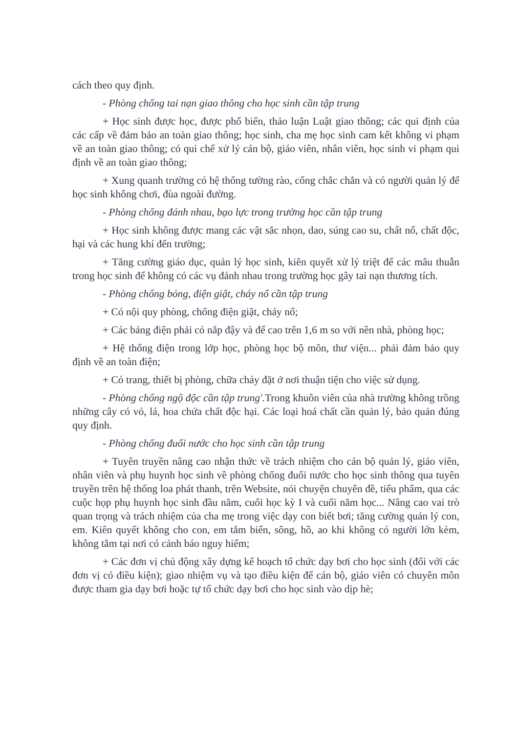cách theo quy định.
- Phòng chống tai nạn giao thông cho học sinh cần tập trung
+ Học sinh được học, được phổ biến, thảo luận Luật giao thông; các qui định của các cấp về đảm bảo an toàn giao thông; học sinh, cha mẹ học sinh cam kết không vi phạm về an toàn giao thông; có qui chế xử lý cán bộ, giáo viên, nhân viên, học sinh vi phạm qui định về an toàn giao thông;
+ Xung quanh trường có hệ thống tường rào, cổng chắc chắn và có người quản lý để học sinh không chơi, đùa ngoài đường.
- Phòng chống đánh nhau, bạo lực trong trường học cần tập trung
+ Học sinh không được mang các vật sắc nhọn, dao, súng cao su, chất nổ, chất độc, hại và các hung khí đến trường;
+ Tăng cường giáo dục, quản lý học sinh, kiên quyết xử lý triệt để các mâu thuẫn trong học sinh để không có các vụ đánh nhau trong trường học gây tai nạn thương tích.
- Phòng chống bỏng, điện giật, cháy nổ cần tập trung
+ Có nội quy phòng, chống điện giật, cháy nổ;
+ Các bảng điện phải có nắp đậy và để cao trên 1,6 m so với nền nhà, phòng học;
+ Hệ thống điện trong lớp học, phòng học bộ môn, thư viện... phải đảm bảo quy định về an toàn điện;
+ Có trang, thiết bị phòng, chữa cháy đặt ở nơi thuận tiện cho việc sử dụng.
- Phòng chống ngộ độc cần tập trung'. Trong khuôn viên của nhà trường không trồng những cây có vỏ, lá, hoa chứa chất độc hại. Các loại hoá chất cần quản lý, bảo quản đúng quy định.
- Phòng chống đuối nước cho học sinh cần tập trung
+ Tuyên truyền nâng cao nhận thức về trách nhiệm cho cán bộ quản lý, giáo viên, nhân viên và phụ huynh học sinh về phòng chống đuối nước cho học sinh thông qua tuyên truyền trên hệ thống loa phát thanh, trên Website, nói chuyện chuyên đề, tiểu phẩm, qua các cuộc họp phụ huynh học sinh đầu năm, cuối học kỳ I và cuối năm học... Nâng cao vai trò quan trọng và trách nhiệm của cha mẹ trong việc dạy con biết bơi; tăng cường quản lý con, em. Kiên quyết không cho con, em tắm biển, sông, hồ, ao khi không có người lớn kèm, không tắm tại nơi có cảnh báo nguy hiểm;
+ Các đơn vị chủ động xây dựng kế hoạch tổ chức dạy bơi cho học sinh (đối với các đơn vị có điều kiện); giao nhiệm vụ và tạo điều kiện để cán bộ, giáo viên có chuyên môn được tham gia dạy bơi hoặc tự tổ chức dạy bơi cho học sinh vào dịp hè;